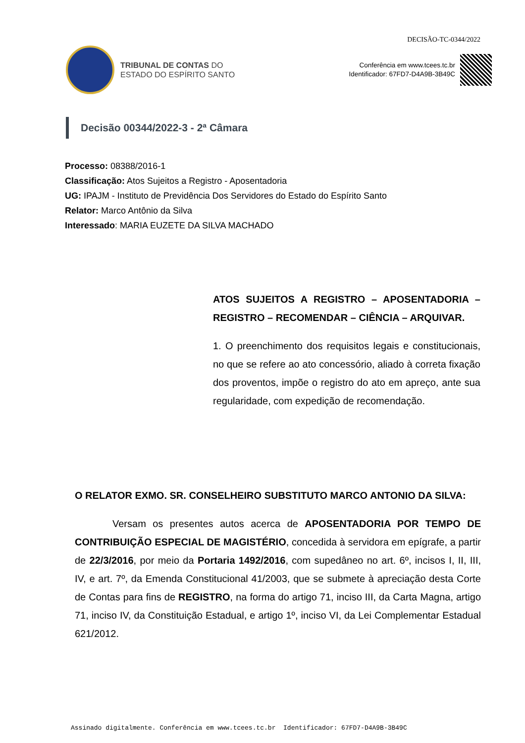DECISÃO-TC-0344/2022
TRIBUNAL DE CONTAS DO
ESTADO DO ESPÍRITO SANTO
Conferência em www.tcees.tc.br
Identificador: 67FD7-D4A9B-3B49C
Decisão 00344/2022-3 - 2ª Câmara
Processo: 08388/2016-1
Classificação: Atos Sujeitos a Registro - Aposentadoria
UG: IPAJM - Instituto de Previdência Dos Servidores do Estado do Espírito Santo
Relator: Marco Antônio da Silva
Interessado: MARIA EUZETE DA SILVA MACHADO
ATOS SUJEITOS A REGISTRO – APOSENTADORIA – REGISTRO – RECOMENDAR – CIÊNCIA – ARQUIVAR.
1. O preenchimento dos requisitos legais e constitucionais, no que se refere ao ato concessório, aliado à correta fixação dos proventos, impõe o registro do ato em apreço, ante sua regularidade, com expedição de recomendação.
O RELATOR EXMO. SR. CONSELHEIRO SUBSTITUTO MARCO ANTONIO DA SILVA:
Versam os presentes autos acerca de APOSENTADORIA POR TEMPO DE CONTRIBUIÇÃO ESPECIAL DE MAGISTÉRIO, concedida à servidora em epígrafe, a partir de 22/3/2016, por meio da Portaria 1492/2016, com supedâneo no art. 6º, incisos I, II, III, IV, e art. 7º, da Emenda Constitucional 41/2003, que se submete à apreciação desta Corte de Contas para fins de REGISTRO, na forma do artigo 71, inciso III, da Carta Magna, artigo 71, inciso IV, da Constituição Estadual, e artigo 1º, inciso VI, da Lei Complementar Estadual 621/2012.
Assinado digitalmente. Conferência em www.tcees.tc.br Identificador: 67FD7-D4A9B-3B49C